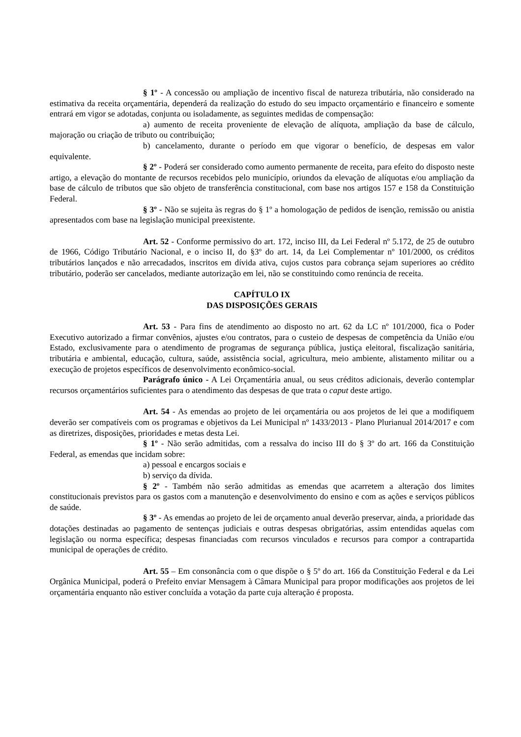§ 1º - A concessão ou ampliação de incentivo fiscal de natureza tributária, não considerado na estimativa da receita orçamentária, dependerá da realização do estudo do seu impacto orçamentário e financeiro e somente entrará em vigor se adotadas, conjunta ou isoladamente, as seguintes medidas de compensação:
a) aumento de receita proveniente de elevação de alíquota, ampliação da base de cálculo, majoração ou criação de tributo ou contribuição;
b) cancelamento, durante o período em que vigorar o benefício, de despesas em valor equivalente.
§ 2º - Poderá ser considerado como aumento permanente de receita, para efeito do disposto neste artigo, a elevação do montante de recursos recebidos pelo município, oriundos da elevação de alíquotas e/ou ampliação da base de cálculo de tributos que são objeto de transferência constitucional, com base nos artigos 157 e 158 da Constituição Federal.
§ 3º - Não se sujeita às regras do § 1º a homologação de pedidos de isenção, remissão ou anistia apresentados com base na legislação municipal preexistente.
Art. 52 - Conforme permissivo do art. 172, inciso III, da Lei Federal nº 5.172, de 25 de outubro de 1966, Código Tributário Nacional, e o inciso II, do §3º do art. 14, da Lei Complementar nº 101/2000, os créditos tributários lançados e não arrecadados, inscritos em dívida ativa, cujos custos para cobrança sejam superiores ao crédito tributário, poderão ser cancelados, mediante autorização em lei, não se constituindo como renúncia de receita.
CAPÍTULO IX
DAS DISPOSIÇÕES GERAIS
Art. 53 - Para fins de atendimento ao disposto no art. 62 da LC nº 101/2000, fica o Poder Executivo autorizado a firmar convênios, ajustes e/ou contratos, para o custeio de despesas de competência da União e/ou Estado, exclusivamente para o atendimento de programas de segurança pública, justiça eleitoral, fiscalização sanitária, tributária e ambiental, educação, cultura, saúde, assistência social, agricultura, meio ambiente, alistamento militar ou a execução de projetos específicos de desenvolvimento econômico-social.
Parágrafo único - A Lei Orçamentária anual, ou seus créditos adicionais, deverão contemplar recursos orçamentários suficientes para o atendimento das despesas de que trata o caput deste artigo.
Art. 54 - As emendas ao projeto de lei orçamentária ou aos projetos de lei que a modifiquem deverão ser compatíveis com os programas e objetivos da Lei Municipal nº 1433/2013 - Plano Plurianual 2014/2017 e com as diretrizes, disposições, prioridades e metas desta Lei.
§ 1º - Não serão admitidas, com a ressalva do inciso III do § 3º do art. 166 da Constituição Federal, as emendas que incidam sobre:
a) pessoal e encargos sociais e
b) serviço da dívida.
§ 2º - Também não serão admitidas as emendas que acarretem a alteração dos limites constitucionais previstos para os gastos com a manutenção e desenvolvimento do ensino e com as ações e serviços públicos de saúde.
§ 3º - As emendas ao projeto de lei de orçamento anual deverão preservar, ainda, a prioridade das dotações destinadas ao pagamento de sentenças judiciais e outras despesas obrigatórias, assim entendidas aquelas com legislação ou norma específica; despesas financiadas com recursos vinculados e recursos para compor a contrapartida municipal de operações de crédito.
Art. 55 – Em consonância com o que dispõe o § 5º do art. 166 da Constituição Federal e da Lei Orgânica Municipal, poderá o Prefeito enviar Mensagem à Câmara Municipal para propor modificações aos projetos de lei orçamentária enquanto não estiver concluída a votação da parte cuja alteração é proposta.